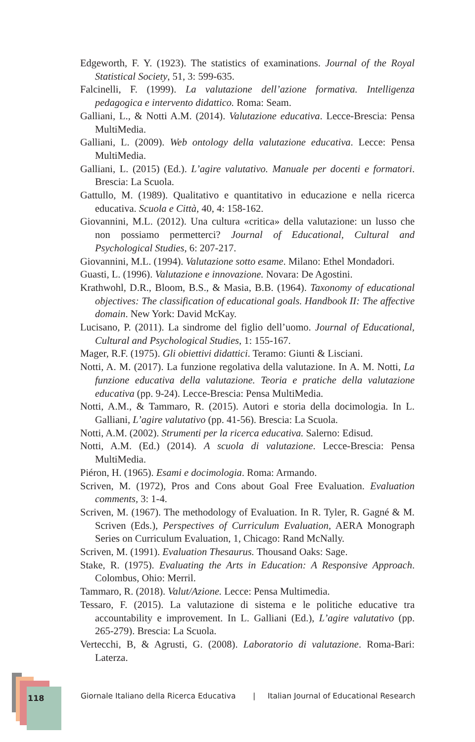Edgeworth, F. Y. (1923). The statistics of examinations. Journal of the Royal Statistical Society, 51, 3: 599-635.
Falcinelli, F. (1999). La valutazione dell’azione formativa. Intelligenza pedagogica e intervento didattico. Roma: Seam.
Galliani, L., & Notti A.M. (2014). Valutazione educativa. Lecce-Brescia: Pensa MultiMedia.
Galliani, L. (2009). Web ontology della valutazione educativa. Lecce: Pensa MultiMedia.
Galliani, L. (2015) (Ed.). L’agire valutativo. Manuale per docenti e formatori. Brescia: La Scuola.
Gattullo, M. (1989). Qualitativo e quantitativo in educazione e nella ricerca educativa. Scuola e Città, 40, 4: 158-162.
Giovannini, M.L. (2012). Una cultura «critica» della valutazione: un lusso che non possiamo permetterci? Journal of Educational, Cultural and Psychological Studies, 6: 207-217.
Giovannini, M.L. (1994). Valutazione sotto esame. Milano: Ethel Mondadori.
Guasti, L. (1996). Valutazione e innovazione. Novara: De Agostini.
Krathwohl, D.R., Bloom, B.S., & Masia, B.B. (1964). Taxonomy of educational objectives: The classification of educational goals. Handbook II: The affective domain. New York: David McKay.
Lucisano, P. (2011). La sindrome del figlio dell’uomo. Journal of Educational, Cultural and Psychological Studies, 1: 155-167.
Mager, R.F. (1975). Gli obiettivi didattici. Teramo: Giunti & Lisciani.
Notti, A. M. (2017). La funzione regolativa della valutazione. In A. M. Notti, La funzione educativa della valutazione. Teoria e pratiche della valutazione educativa (pp. 9-24). Lecce-Brescia: Pensa MultiMedia.
Notti, A.M., & Tammaro, R. (2015). Autori e storia della docimologia. In L. Galliani, L’agire valutativo (pp. 41-56). Brescia: La Scuola.
Notti, A.M. (2002). Strumenti per la ricerca educativa. Salerno: Edisud.
Notti, A.M. (Ed.) (2014). A scuola di valutazione. Lecce-Brescia: Pensa MultiMedia.
Piéron, H. (1965). Esami e docimologia. Roma: Armando.
Scriven, M. (1972), Pros and Cons about Goal Free Evaluation. Evaluation comments, 3: 1-4.
Scriven, M. (1967). The methodology of Evaluation. In R. Tyler, R. Gagné & M. Scriven (Eds.), Perspectives of Curriculum Evaluation, AERA Monograph Series on Curriculum Evaluation, 1, Chicago: Rand McNally.
Scriven, M. (1991). Evaluation Thesaurus. Thousand Oaks: Sage.
Stake, R. (1975). Evaluating the Arts in Education: A Responsive Approach. Colombus, Ohio: Merril.
Tammaro, R. (2018). Valut/Azione. Lecce: Pensa Multimedia.
Tessaro, F. (2015). La valutazione di sistema e le politiche educative tra accountability e improvement. In L. Galliani (Ed.), L’agire valutativo (pp. 265-279). Brescia: La Scuola.
Vertecchi, B, & Agrusti, G. (2008). Laboratorio di valutazione. Roma-Bari: Laterza.
118
Giornale Italiano della Ricerca Educativa | Italian Journal of Educational Research